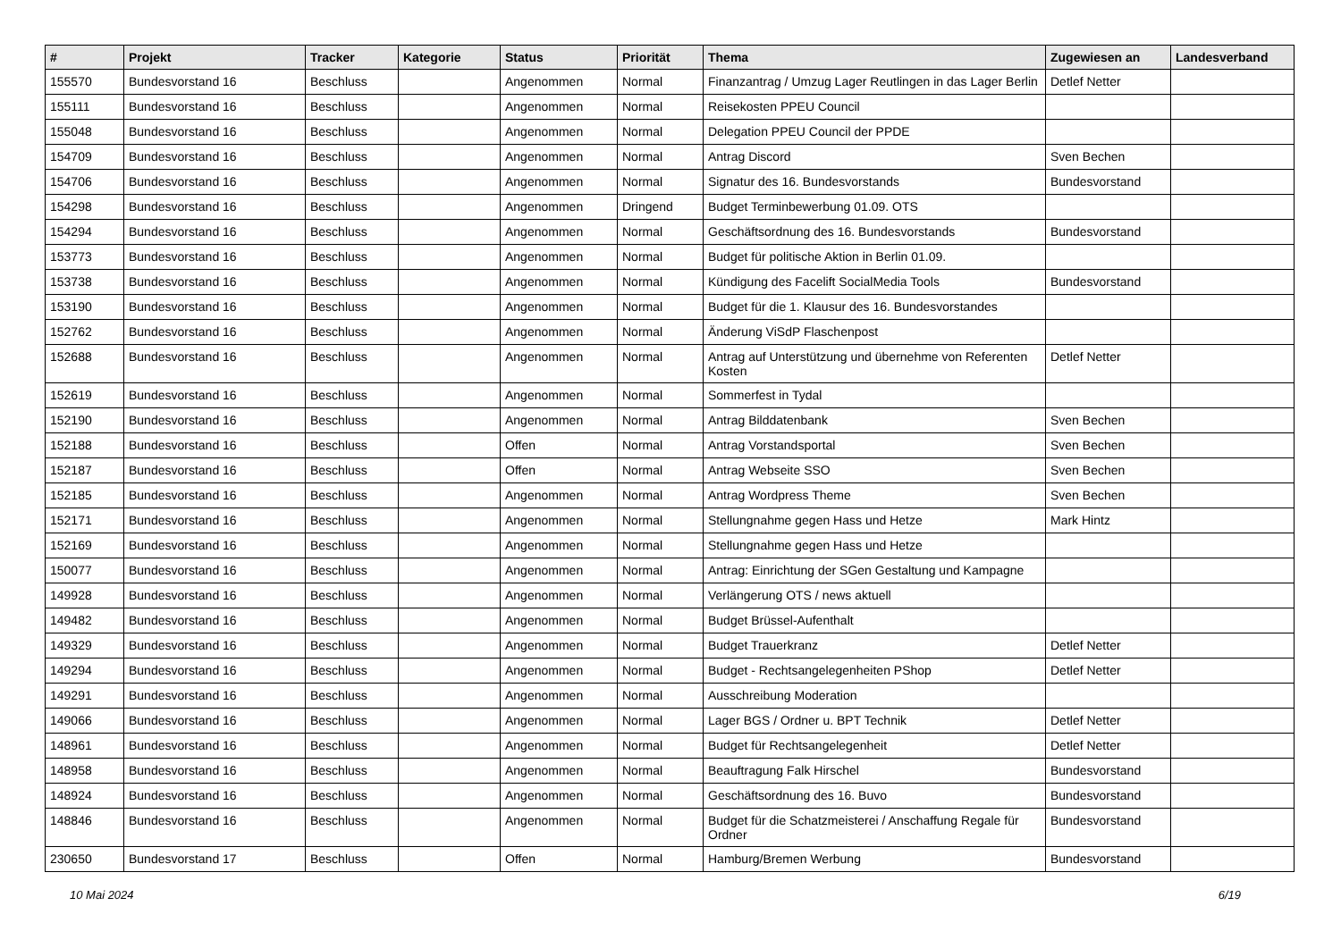| # | Projekt | Tracker | Kategorie | Status | Priorität | Thema | Zugewiesen an | Landesverband |
| --- | --- | --- | --- | --- | --- | --- | --- | --- |
| 155570 | Bundesvorstand 16 | Beschluss | | Angenommen | Normal | Finanzantrag / Umzug Lager Reutlingen in das Lager Berlin | Detlef Netter | |
| 155111 | Bundesvorstand 16 | Beschluss | | Angenommen | Normal | Reisekosten PPEU Council | | |
| 155048 | Bundesvorstand 16 | Beschluss | | Angenommen | Normal | Delegation PPEU Council der PPDE | | |
| 154709 | Bundesvorstand 16 | Beschluss | | Angenommen | Normal | Antrag Discord | Sven Bechen | |
| 154706 | Bundesvorstand 16 | Beschluss | | Angenommen | Normal | Signatur des 16. Bundesvorstands | Bundesvorstand | |
| 154298 | Bundesvorstand 16 | Beschluss | | Angenommen | Dringend | Budget Terminbewerbung 01.09. OTS | | |
| 154294 | Bundesvorstand 16 | Beschluss | | Angenommen | Normal | Geschäftsordnung des 16. Bundesvorstands | Bundesvorstand | |
| 153773 | Bundesvorstand 16 | Beschluss | | Angenommen | Normal | Budget für politische Aktion in Berlin 01.09. | | |
| 153738 | Bundesvorstand 16 | Beschluss | | Angenommen | Normal | Kündigung des Facelift SocialMedia Tools | Bundesvorstand | |
| 153190 | Bundesvorstand 16 | Beschluss | | Angenommen | Normal | Budget für die 1. Klausur des 16. Bundesvorstandes | | |
| 152762 | Bundesvorstand 16 | Beschluss | | Angenommen | Normal | Änderung ViSdP Flaschenpost | | |
| 152688 | Bundesvorstand 16 | Beschluss | | Angenommen | Normal | Antrag auf Unterstützung und übernehme von Referenten Kosten | Detlef Netter | |
| 152619 | Bundesvorstand 16 | Beschluss | | Angenommen | Normal | Sommerfest in Tydal | | |
| 152190 | Bundesvorstand 16 | Beschluss | | Angenommen | Normal | Antrag Bilddatenbank | Sven Bechen | |
| 152188 | Bundesvorstand 16 | Beschluss | | Offen | Normal | Antrag Vorstandsportal | Sven Bechen | |
| 152187 | Bundesvorstand 16 | Beschluss | | Offen | Normal | Antrag Webseite SSO | Sven Bechen | |
| 152185 | Bundesvorstand 16 | Beschluss | | Angenommen | Normal | Antrag Wordpress Theme | Sven Bechen | |
| 152171 | Bundesvorstand 16 | Beschluss | | Angenommen | Normal | Stellungnahme gegen Hass und Hetze | Mark Hintz | |
| 152169 | Bundesvorstand 16 | Beschluss | | Angenommen | Normal | Stellungnahme gegen Hass und Hetze | | |
| 150077 | Bundesvorstand 16 | Beschluss | | Angenommen | Normal | Antrag: Einrichtung der SGen Gestaltung und Kampagne | | |
| 149928 | Bundesvorstand 16 | Beschluss | | Angenommen | Normal | Verlängerung OTS / news aktuell | | |
| 149482 | Bundesvorstand 16 | Beschluss | | Angenommen | Normal | Budget Brüssel-Aufenthalt | | |
| 149329 | Bundesvorstand 16 | Beschluss | | Angenommen | Normal | Budget Trauerkranz | Detlef Netter | |
| 149294 | Bundesvorstand 16 | Beschluss | | Angenommen | Normal | Budget - Rechtsangelegenheiten PShop | Detlef Netter | |
| 149291 | Bundesvorstand 16 | Beschluss | | Angenommen | Normal | Ausschreibung Moderation | | |
| 149066 | Bundesvorstand 16 | Beschluss | | Angenommen | Normal | Lager BGS / Ordner u. BPT Technik | Detlef Netter | |
| 148961 | Bundesvorstand 16 | Beschluss | | Angenommen | Normal | Budget für Rechtsangelegenheit | Detlef Netter | |
| 148958 | Bundesvorstand 16 | Beschluss | | Angenommen | Normal | Beauftragung Falk Hirschel | Bundesvorstand | |
| 148924 | Bundesvorstand 16 | Beschluss | | Angenommen | Normal | Geschäftsordnung des 16. Buvo | Bundesvorstand | |
| 148846 | Bundesvorstand 16 | Beschluss | | Angenommen | Normal | Budget für die Schatzmeisterei / Anschaffung Regale für Ordner | Bundesvorstand | |
| 230650 | Bundesvorstand 17 | Beschluss | | Offen | Normal | Hamburg/Bremen Werbung | Bundesvorstand | |
10 Mai 2024 6/19